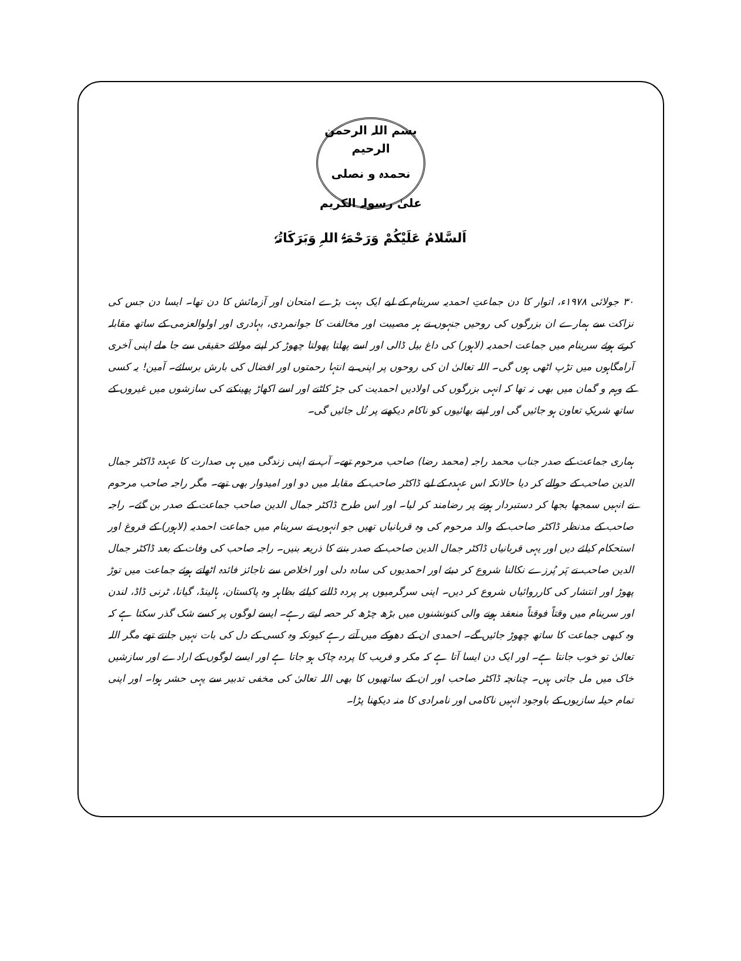بسم اللہ الرحمن الرحیم
نحمدہ و نصلی علیٰ رسولہ الکریم
اَلسَّلامُ عَلَیْکُمْ وَرَحْمَۃُ اللہِ وَبَرَکَاتُہٗ
۳۰ جولائی ۱۹۷۸ء، اتوار کا دن جماعتِ احمدیہ سرینام کے لیے ایک بہت بڑے امتحان اور آزمائش کا دن تھا۔ ایسا دن جس کی نزاکت سے ہمارے ان بزرگوں کی روحیں جنہوں نے ہر مصیبت اور مخالفت کا جوانمردی، بہادری اور اولوالعزمی کے ساتھ مقابلہ کرتے ہوئے سرینام میں جماعت احمدیہ (لاہور) کی داغ بیل ڈالی اور اسے پھلتا پھولتا چھوڑ کر اپنے مولائے حقیقی سے جا ملے اپنی آخری آرامگاہوں میں تڑپ اٹھی ہوں گی۔ اللہ تعالیٰ ان کی روحوں پر اپنی بے انتہا رحمتوں اور افضال کی بارش برسائے۔ آمین! یہ کسی کے وہم و گمان میں بھی نہ تھا کہ انہی بزرگوں کی اولادیں احمدیت کی جڑ کاٹنے اور اسے اکھاڑ پھینکنے کی سازشوں میں غیروں کے ساتھ شریکِ تعاون ہو جائیں گی اور اپنے بھائیوں کو ناکام دیکھنے پر تُل جائیں گی۔
ہماری جماعت کے صدر جناب محمد راجہ (محمد رضا) صاحب مرحوم تھے۔ آپ نے اپنی زندگی میں ہی صدارت کا عہدہ ڈاکٹر جمال الدین صاحب کے حوالے کر دیا حالانکہ اس عہدہ کے لیے ڈاکٹر صاحب کے مقابلہ میں دو اور امیدوار بھی تھے۔ مگر راجہ صاحب مرحوم نے انہیں سمجھا بجھا کر دستبردار ہونے پر رضامند کر لیا۔ اور اس طرح ڈاکٹر جمال الدین صاحب جماعت کے صدر بن گئے۔ راجہ صاحب کے مدنظر ڈاکٹر صاحب کے والد مرحوم کی وہ قربانیاں تھیں جو انہوں نے سرینام میں جماعت احمدیہ (لاہور) کے فروغ اور استحکام کیلئے دیں اور یہی قربانیاں ڈاکٹر جمال الدین صاحب کے صدر بننے کا ذریعہ بنیں۔ راجہ صاحب کی وفات کے بعد ڈاکٹر جمال الدین صاحب نے پَر پُرزے نکالنا شروع کر دیئے اور احمدیوں کی سادہ دلی اور اخلاص سے ناجائز فائدہ اٹھاتے ہوئے جماعت میں توڑ پھوڑ اور انتشار کی کارروائیاں شروع کر دیں۔ اپنی سرگرمیوں پر پردہ ڈالنے کیلئے بظاہر وہ پاکستان، ہالینڈ، گیانا، ٹرنی ڈاڈ، لندن اور سرینام میں وقتاً فوقتاً منعقد ہونے والی کنونشنوں میں بڑھ چڑھ کر حصہ لیتے رہے۔ ایسے لوگوں پر کسے شک گذر سکتا ہے کہ وہ کبھی جماعت کا ساتھ چھوڑ جائیں گے۔ احمدی ان کے دھوکے میں آتے رہے کیونکہ وہ کسی کے دل کی بات نہیں جانتے تھے مگر اللہ تعالیٰ تو خوب جانتا ہے۔ اور ایک دن ایسا آتا ہے کہ مکر و فریب کا پردہ چاک ہو جاتا ہے اور ایسے لوگوں کے ارادے اور سازشیں خاک میں مل جاتی ہیں۔ چنانچہ ڈاکٹر صاحب اور ان کے ساتھیوں کا بھی اللہ تعالیٰ کی مخفی تدبیر سے یہی حشر ہوا۔ اور اپنی تمام حیلہ سازیوں کے باوجود انہیں ناکامی اور نامرادی کا منہ دیکھنا پڑا۔